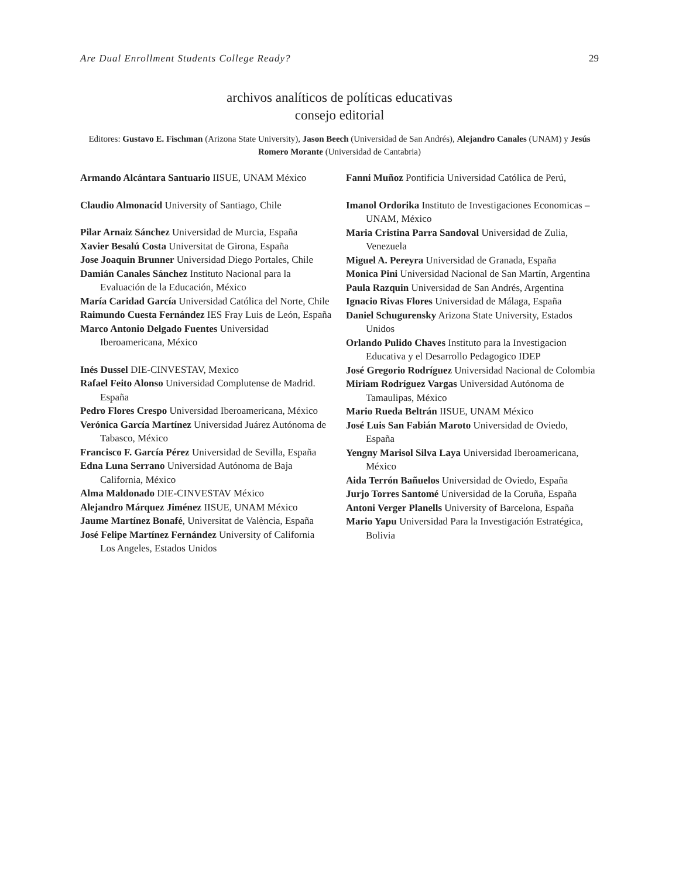Are Dual Enrollment Students College Ready? 29
archivos analíticos de políticas educativas
consejo editorial
Editores: Gustavo E. Fischman (Arizona State University), Jason Beech (Universidad de San Andrés), Alejandro Canales (UNAM) y Jesús Romero Morante (Universidad de Cantabria)
Armando Alcántara Santuario IISUE, UNAM México
Claudio Almonacid University of Santiago, Chile
Pilar Arnaiz Sánchez Universidad de Murcia, España
Xavier Besalú Costa Universitat de Girona, España
Jose Joaquin Brunner Universidad Diego Portales, Chile
Damián Canales Sánchez Instituto Nacional para la Evaluación de la Educación, México
María Caridad García Universidad Católica del Norte, Chile
Raimundo Cuesta Fernández IES Fray Luis de León, España
Marco Antonio Delgado Fuentes Universidad Iberoamericana, México
Inés Dussel DIE-CINVESTAV, Mexico
Rafael Feito Alonso Universidad Complutense de Madrid. España
Pedro Flores Crespo Universidad Iberoamericana, México
Verónica García Martínez Universidad Juárez Autónoma de Tabasco, México
Francisco F. García Pérez Universidad de Sevilla, España
Edna Luna Serrano Universidad Autónoma de Baja California, México
Alma Maldonado DIE-CINVESTAV México
Alejandro Márquez Jiménez IISUE, UNAM México
Jaume Martínez Bonafé, Universitat de València, España
José Felipe Martínez Fernández University of California Los Angeles, Estados Unidos
Fanni Muñoz Pontificia Universidad Católica de Perú,
Imanol Ordorika Instituto de Investigaciones Economicas – UNAM, México
Maria Cristina Parra Sandoval Universidad de Zulia, Venezuela
Miguel A. Pereyra Universidad de Granada, España
Monica Pini Universidad Nacional de San Martín, Argentina
Paula Razquin Universidad de San Andrés, Argentina
Ignacio Rivas Flores Universidad de Málaga, España
Daniel Schugurensky Arizona State University, Estados Unidos
Orlando Pulido Chaves Instituto para la Investigacion Educativa y el Desarrollo Pedagogico IDEP
José Gregorio Rodríguez Universidad Nacional de Colombia
Miriam Rodríguez Vargas Universidad Autónoma de Tamaulipas, México
Mario Rueda Beltrán IISUE, UNAM México
José Luis San Fabián Maroto Universidad de Oviedo, España
Yengny Marisol Silva Laya Universidad Iberoamericana, México
Aida Terrón Bañuelos Universidad de Oviedo, España
Jurjo Torres Santomé Universidad de la Coruña, España
Antoni Verger Planells University of Barcelona, España
Mario Yapu Universidad Para la Investigación Estratégica, Bolivia